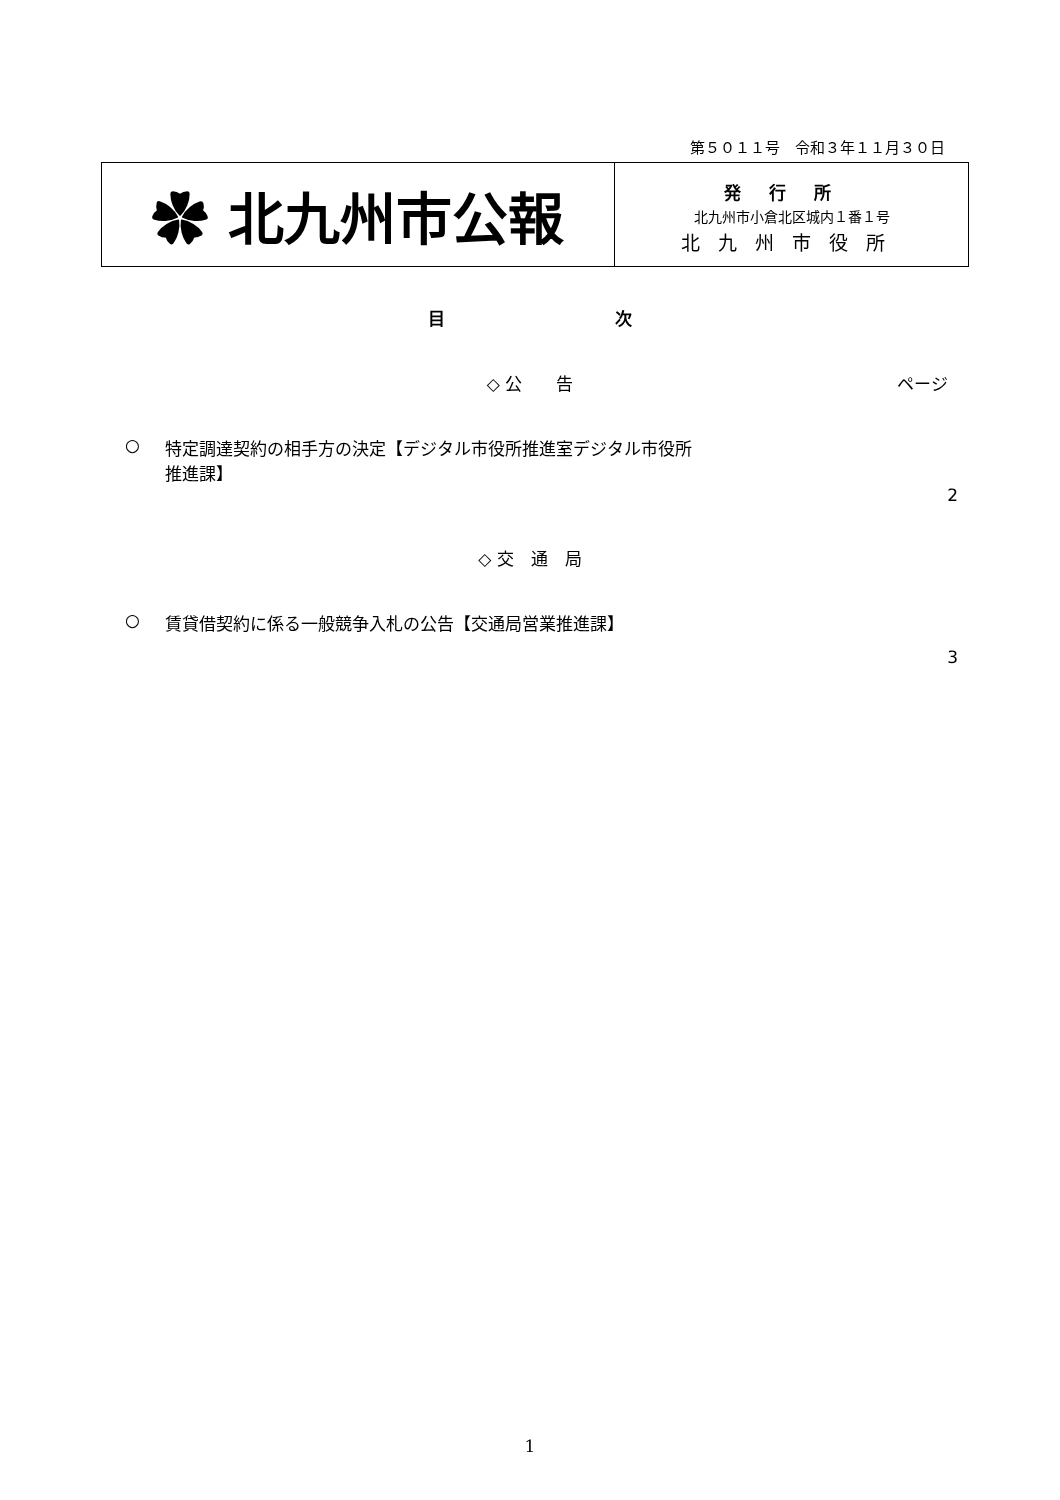第５０１１号　令和３年１１月３０日
✿ 北九州市公報
発行所
北九州市小倉北区城内１番１号
北九州市役所
目次
◇ 公　　告 ページ
○ 特定調達契約の相手方の決定【デジタル市役所推進室デジタル市役所
推進課】
2
◇ 交　通　局
○ 賃貸借契約に係る一般競争入札の公告【交通局営業推進課】
3
1